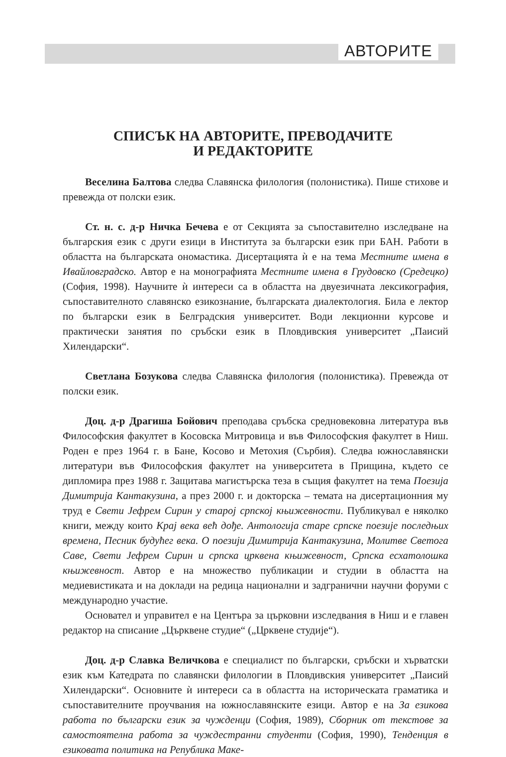АВТОРИТЕ
СПИСЪК НА АВТОРИТЕ, ПРЕВОДАЧИТЕ
И РЕДАКТОРИТЕ
Веселина Балтова следва Славянска филология (полонистика). Пише стихове и превежда от полски език.
Ст. н. с. д-р Ничка Бечева е от Секцията за съпоставително изследване на българския език с други езици в Института за български език при БАН. Работи в областта на българската ономастика. Дисертацията ѝ е на тема Местните имена в Ивайловградско. Автор е на монографията Местните имена в Грудовско (Средецко) (София, 1998). Научните ѝ интереси са в областта на двуезичната лексикография, съпоставителното славянско езикознание, българската диалектология. Била е лектор по български език в Белградския университет. Води лекционни курсове и практически занятия по сръбски език в Пловдивския университет „Паисий Хилендарски“.
Светлана Бозукова следва Славянска филология (полонистика). Превежда от полски език.
Доц. д-р Драгиша Бойович преподава сръбска средновековна литература във Философския факултет в Косовска Митровица и във Философския факултет в Ниш. Роден е през 1964 г. в Бане, Косово и Метохия (Сърбия). Следва южнославянски литератури във Философския факултет на университета в Прищина, където се дипломира през 1988 г. Защитава магистърска теза в същия факултет на тема Поезија Димитрија Кантакузина, а през 2000 г. и докторска – темата на дисертационния му труд е Свети Јефрем Сирин у старој српској књижевности. Публикувал е няколко книги, между които Крај века већ дође. Антологија старе српске поезије последњих времена, Песник будућег века. О поезији Димитрија Кантакузина, Молитве Светога Саве, Свети Јефрем Сирин и српска црквена књижевност, Српска есхатолошка књижевност. Автор е на множество публикации и студии в областта на медиевистиката и на доклади на редица национални и задгранични научни форуми с международно участие.
Основател и управител е на Центъра за църковни изследвания в Ниш и е главен редактор на списание „Църквене студие“ („Црквене студије“).
Доц. д-р Славка Величкова е специалист по български, сръбски и хърватски език към Катедрата по славянски филологии в Пловдивския университет „Паисий Хилендарски“. Основните ѝ интереси са в областта на историческата граматика и съпоставителните проучвания на южнославянските езици. Автор е на За езикова работа по български език за чужденци (София, 1989), Сборник от текстове за самостоятелна работа за чуждестранни студенти (София, 1990), Тенденция в езиковата политика на Република Маке-